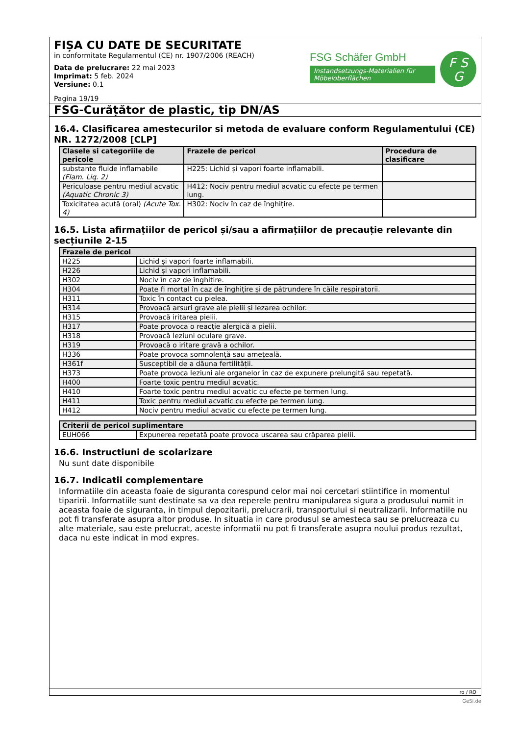FIȘA CU DATE DE SECURITATE
in conformitate Regulamentul (CE) nr. 1907/2006 (REACH)
Data de prelucrare: 22 mai 2023
Imprimat: 5 feb. 2024
Versiune: 0.1
Pagina 19/19
FSG Schäfer GmbH
Instandsetzungs-Materialien für Möbeloberflächen
F S
G
FSG-Curățător de plastic, tip DN/AS
16.4. Clasificarea amestecurilor si metoda de evaluare conform Regulamentului (CE) NR. 1272/2008 [CLP]
| Clasele si categoriile de pericole | Frazele de pericol | Procedura de clasificare |
| --- | --- | --- |
| substante fluide inflamabile (Flam. Liq. 2) | H225: Lichid și vapori foarte inflamabili. | |
| Periculoase pentru mediul acvatic (Aquatic Chronic 3) | H412: Nociv pentru mediul acvatic cu efecte pe termen lung. | |
| Toxicitatea acută (oral) (Acute Tox. 4) | H302: Nociv în caz de înghițire. | |
16.5. Lista afirmațiilor de pericol și/sau a afirmațiilor de precauție relevante din secțiunile 2-15
| Frazele de pericol | |
| --- | --- |
| H225 | Lichid și vapori foarte inflamabili. |
| H226 | Lichid și vapori inflamabili. |
| H302 | Nociv în caz de înghițire. |
| H304 | Poate fi mortal în caz de înghițire și de pătrundere în căile respiratorii. |
| H311 | Toxic în contact cu pielea. |
| H314 | Provoacă arsuri grave ale pielii și lezarea ochilor. |
| H315 | Provoacă iritarea pielii. |
| H317 | Poate provoca o reacție alergică a pielii. |
| H318 | Provoacă leziuni oculare grave. |
| H319 | Provoacă o iritare gravă a ochilor. |
| H336 | Poate provoca somnolență sau amețeală. |
| H361f | Susceptibil de a dăuna fertilității. |
| H373 | Poate provoca leziuni ale organelor în caz de expunere prelungită sau repetată. |
| H400 | Foarte toxic pentru mediul acvatic. |
| H410 | Foarte toxic pentru mediul acvatic cu efecte pe termen lung. |
| H411 | Toxic pentru mediul acvatic cu efecte pe termen lung. |
| H412 | Nociv pentru mediul acvatic cu efecte pe termen lung. |
| Criterii de pericol suplimentare | |
| --- | --- |
| EUH066 | Expunerea repetată poate provoca uscarea sau crăparea pielii. |
16.6. Instructiuni de scolarizare
Nu sunt date disponibile
16.7. Indicatii complementare
Informatiile din aceasta foaie de siguranta corespund celor mai noi cercetari stiintifice in momentul tiparirii. Informatiile sunt destinate sa va dea reperele pentru manipularea sigura a produsului numit in aceasta foaie de siguranta, in timpul depozitarii, prelucrarii, transportului si neutralizarii. Informatiile nu pot fi transferate asupra altor produse. In situatia in care produsul se amesteca sau se prelucreaza cu alte materiale, sau este prelucrat, aceste informatii nu pot fi transferate asupra noului produs rezultat, daca nu este indicat in mod expres.
ro / RO
GeSi.de